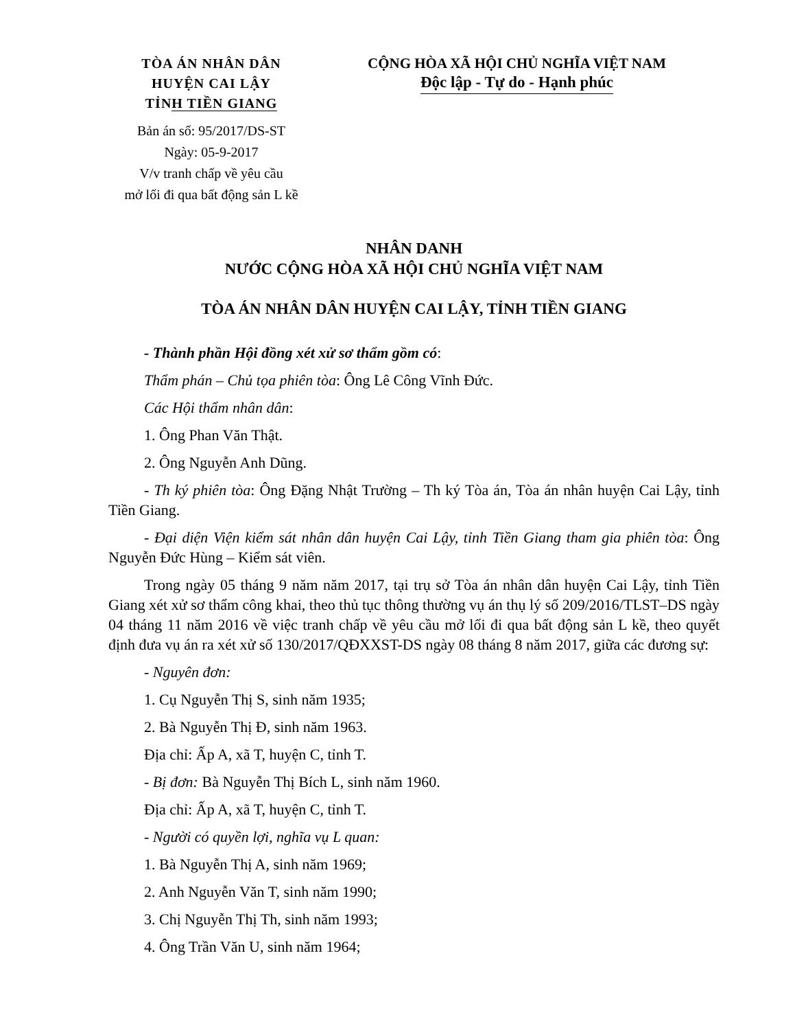TÒA ÁN NHÂN DÂN
HUYỆN CAI LẬY
TỈNH TIỀN GIANG
Bản án số: 95/2017/DS-ST
Ngày: 05-9-2017
V/v tranh chấp về yêu cầu
mở lối đi qua bất động sản L kề
CỘNG HÒA XÃ HỘI CHỦ NGHĨA VIỆT NAM
Độc lập - Tự do - Hạnh phúc
NHÂN DANH
NƯỚC CỘNG HÒA XÃ HỘI CHỦ NGHĨA VIỆT NAM
TÒA ÁN NHÂN DÂN HUYỆN CAI LẬY, TỈNH TIỀN GIANG
- Thành phần Hội đồng xét xử sơ thẩm gồm có:
Thẩm phán – Chủ tọa phiên tòa: Ông Lê Công Vĩnh Đức.
Các Hội thẩm nhân dân:
1. Ông Phan Văn Thật.
2. Ông Nguyễn Anh Dũng.
- Th ký phiên tòa: Ông Đặng Nhật Trường – Th ký Tòa án, Tòa án nhân huyện Cai Lậy, tỉnh Tiền Giang.
- Đại diện Viện kiểm sát nhân dân huyện Cai Lậy, tỉnh Tiền Giang tham gia phiên tòa: Ông Nguyễn Đức Hùng – Kiểm sát viên.
Trong ngày 05 tháng 9 năm năm 2017, tại trụ sở Tòa án nhân dân huyện Cai Lậy, tỉnh Tiền Giang xét xử sơ thẩm công khai, theo thủ tục thông thường vụ án thụ lý số 209/2016/TLST–DS ngày 04 tháng 11 năm 2016 về việc tranh chấp về yêu cầu mở lối đi qua bất động sản L kề, theo quyết định đưa vụ án ra xét xử số 130/2017/QĐXXST-DS ngày 08 tháng 8 năm 2017, giữa các đương sự:
- Nguyên đơn:
1. Cụ Nguyễn Thị S, sinh năm 1935;
2. Bà Nguyễn Thị Đ, sinh năm 1963.
Địa chỉ: Ấp A, xã T, huyện C, tỉnh T.
- Bị đơn: Bà Nguyễn Thị Bích L, sinh năm 1960.
Địa chỉ: Ấp A, xã T, huyện C, tỉnh T.
- Người có quyền lợi, nghĩa vụ L quan:
1. Bà Nguyễn Thị A, sinh năm 1969;
2. Anh Nguyễn Văn T, sinh năm 1990;
3. Chị Nguyễn Thị Th, sinh năm 1993;
4. Ông Trần Văn U, sinh năm 1964;